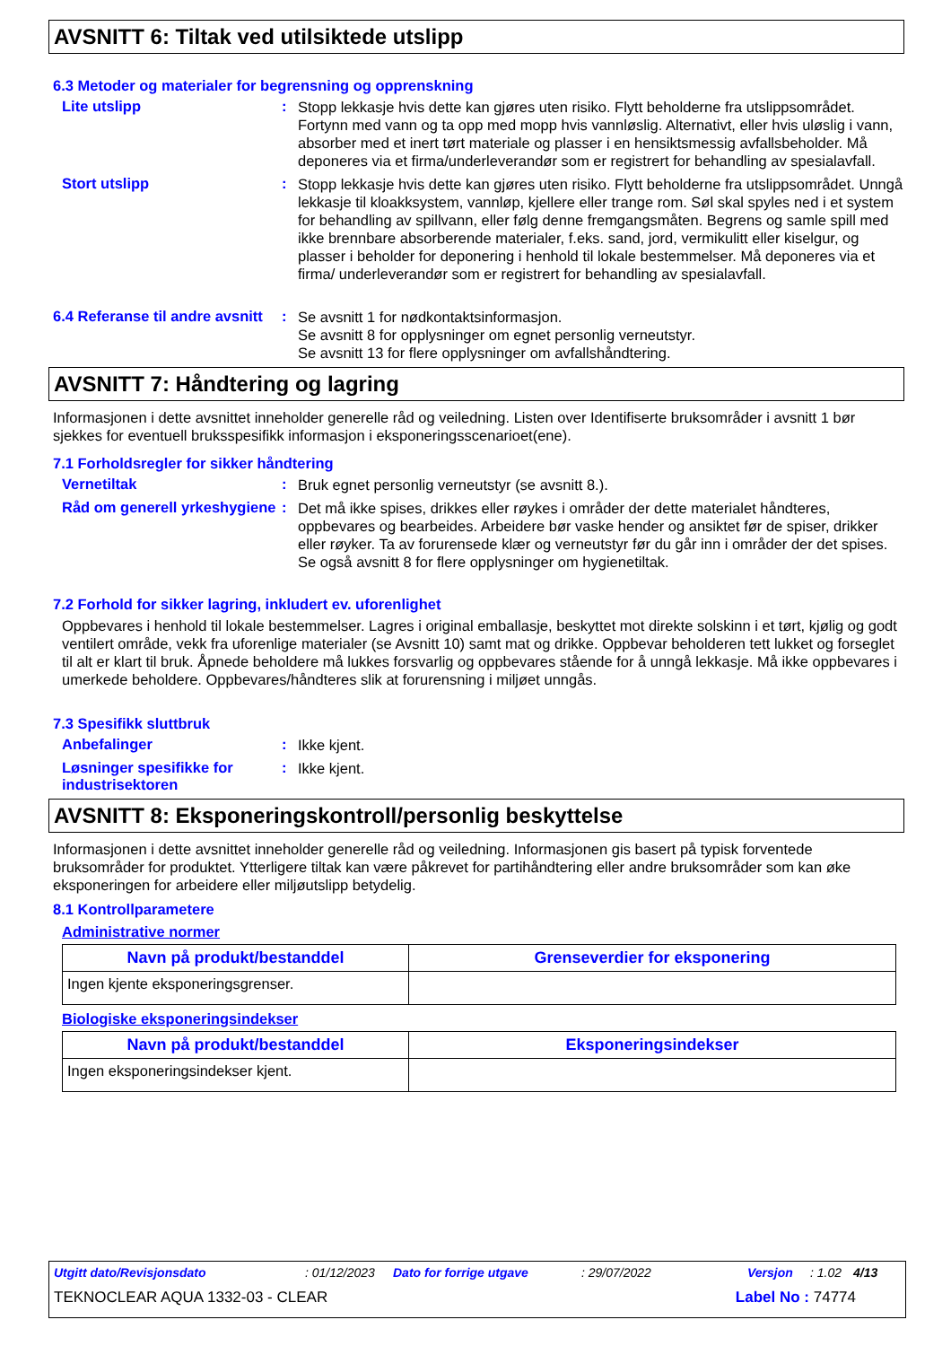AVSNITT 6: Tiltak ved utilsiktede utslipp
6.3 Metoder og materialer for begrensning og opprenskning
Lite utslipp :
Stopp lekkasje hvis dette kan gjøres uten risiko. Flytt beholderne fra utslippsområdet. Fortynn med vann og ta opp med mopp hvis vannløslig. Alternativt, eller hvis uløslig i vann, absorber med et inert tørt materiale og plasser i en hensiktsmessig avfallsbeholder. Må deponeres via et firma/underleverandør som er registrert for behandling av spesialavfall.
Stort utslipp :
Stopp lekkasje hvis dette kan gjøres uten risiko. Flytt beholderne fra utslippsområdet. Unngå lekkasje til kloakksystem, vannløp, kjellere eller trange rom. Søl skal spyles ned i et system for behandling av spillvann, eller følg denne fremgangsmåten. Begrens og samle spill med ikke brennbare absorberende materialer, f.eks. sand, jord, vermikulitt eller kiselgur, og plasser i beholder for deponering i henhold til lokale bestemmelser. Må deponeres via et firma/ underleverandør som er registrert for behandling av spesialavfall.
6.4 Referanse til andre avsnitt
:
Se avsnitt 1 for nødkontaktsinformasjon.
Se avsnitt 8 for opplysninger om egnet personlig verneutstyr.
Se avsnitt 13 for flere opplysninger om avfallshåndtering.
AVSNITT 7: Håndtering og lagring
Informasjonen i dette avsnittet inneholder generelle råd og veiledning. Listen over Identifiserte bruksområder i avsnitt 1 bør sjekkes for eventuell bruksspesifikk informasjon i eksponeringsscenarioet(ene).
7.1 Forholdsregler for sikker håndtering
Vernetiltak :
Bruk egnet personlig verneutstyr (se avsnitt 8.).
Råd om generell yrkeshygiene
:
Det må ikke spises, drikkes eller røykes i områder der dette materialet håndteres, oppbevares og bearbeides. Arbeidere bør vaske hender og ansiktet før de spiser, drikker eller røyker. Ta av forurensede klær og verneutstyr før du går inn i områder der det spises. Se også avsnitt 8 for flere opplysninger om hygienetiltak.
7.2 Forhold for sikker lagring, inkludert ev. uforenlighet
Oppbevares i henhold til lokale bestemmelser. Lagres i original emballasje, beskyttet mot direkte solskinn i et tørt, kjølig og godt ventilert område, vekk fra uforenlige materialer (se Avsnitt 10) samt mat og drikke. Oppbevar beholderen tett lukket og forseglet til alt er klart til bruk. Åpnede beholdere må lukkes forsvarlig og oppbevares stående for å unngå lekkasje. Må ikke oppbevares i umerkede beholdere. Oppbevares/håndteres slik at forurensning i miljøet unngås.
7.3 Spesifikk sluttbruk
Anbefalinger :
Ikke kjent.
Løsninger spesifikke for industrisektoren
:
Ikke kjent.
AVSNITT 8: Eksponeringskontroll/personlig beskyttelse
Informasjonen i dette avsnittet inneholder generelle råd og veiledning. Informasjonen gis basert på typisk forventede bruksområder for produktet. Ytterligere tiltak kan være påkrevet for partihåndtering eller andre bruksområder som kan øke eksponeringen for arbeidere eller miljøutslipp betydelig.
8.1 Kontrollparametere
Administrative normer
| Navn på produkt/bestanddel | Grenseverdier for eksponering |
| --- | --- |
| Ingen kjente eksponeringsgrenser. | |
Biologiske eksponeringsindekser
| Navn på produkt/bestanddel | Eksponeringsindekser |
| --- | --- |
| Ingen eksponeringsindekser kjent. | |
Utgitt dato/Revisjonsdato: 01/12/2023 Dato for forrige utgave: 29/07/2022 Versjon: 1.02 4/13
TEKNOCLEAR AQUA 1332-03 - CLEAR Label No : 74774